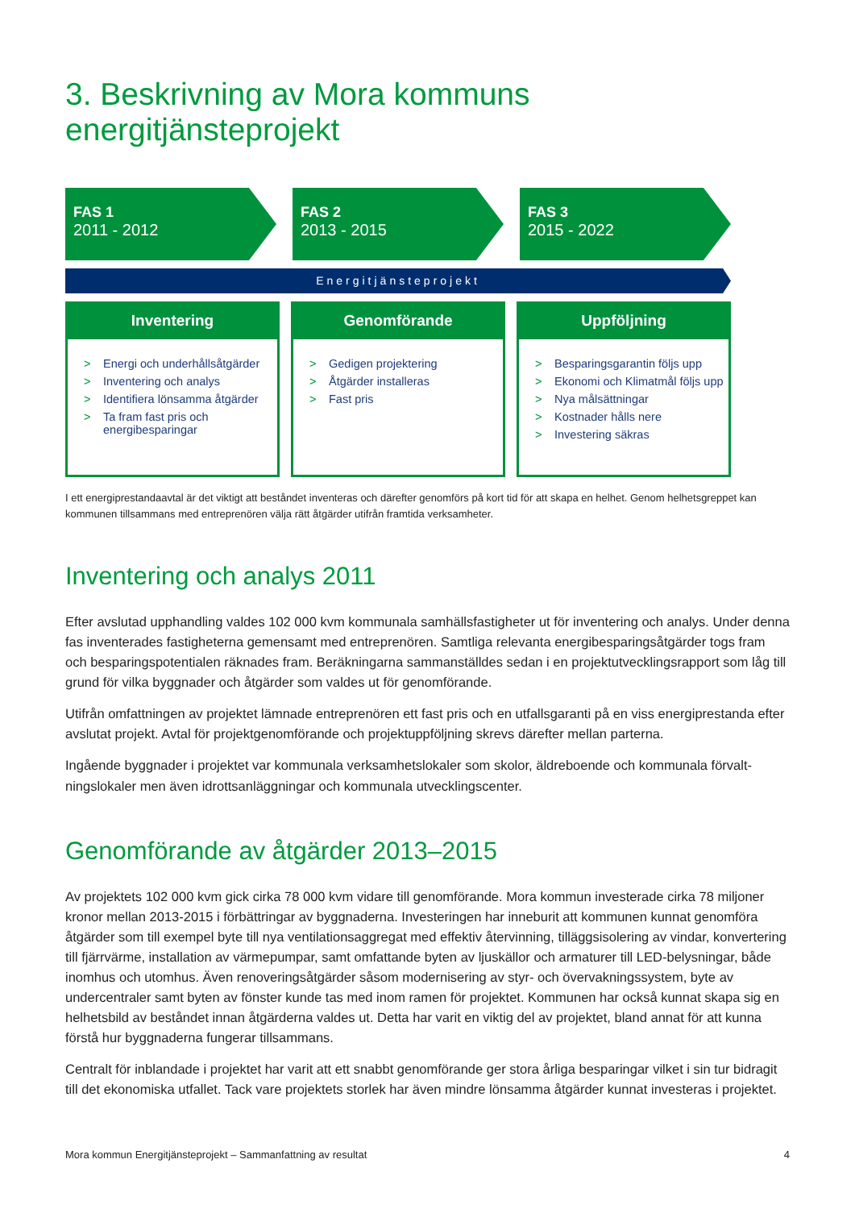3. Beskrivning av Mora kommuns energitjänsteprojekt
FAS 1
2011 - 2012
FAS 2
2013 - 2015
FAS 3
2015 - 2022
Energitjänsteprojekt
Inventering
> Energi och underhållsåtgärder
> Inventering och analys
> Identifiera lönsamma åtgärder
> Ta fram fast pris och energibesparingar
Genomförande
> Gedigen projektering
> Åtgärder installeras
> Fast pris
Uppföljning
> Besparingsgarantin följs upp
> Ekonomi och Klimatmål följs upp
> Nya målsättningar
> Kostnader hålls nere
> Investering säkras
I ett energiprestandaavtal är det viktigt att beståndet inventeras och därefter genomförs på kort tid för att skapa en helhet. Genom helhetsgreppet kan kommunen tillsammans med entreprenören välja rätt åtgärder utifrån framtida verksamheter.
Inventering och analys 2011
Efter avslutad upphandling valdes 102 000 kvm kommunala samhällsfastigheter ut för inventering och analys. Under denna fas inventerades fastigheterna gemensamt med entreprenören. Samtliga relevanta energibesparingsåtgärder togs fram och besparingspotentialen räknades fram. Beräkningarna sammanställdes sedan i en projektutvecklingsrapport som låg till grund för vilka byggnader och åtgärder som valdes ut för genomförande.
Utifrån omfattningen av projektet lämnade entreprenören ett fast pris och en utfallsgaranti på en viss energiprestanda efter avslutat projekt. Avtal för projektgenomförande och projektuppföljning skrevs därefter mellan parterna.
Ingående byggnader i projektet var kommunala verksamhetslokaler som skolor, äldreboende och kommunala förvalt­ningslokaler men även idrottsanläggningar och kommunala utvecklingscenter.
Genomförande av åtgärder 2013–2015
Av projektets 102 000 kvm gick cirka 78 000 kvm vidare till genomförande. Mora kommun investerade cirka 78 miljoner kronor mellan 2013-2015 i förbättringar av byggnaderna. Investeringen har inneburit att kommunen kunnat genomföra åtgärder som till exempel byte till nya ventilationsaggregat med effektiv återvinning, tilläggsisolering av vindar, konverte­ring till fjärrvärme, installation av värmepumpar, samt omfattande byten av ljuskällor och armaturer till LED-belysningar, både inomhus och utomhus. Även renoveringsåtgärder såsom modernisering av styr- och övervakningssystem, byte av undercentraler samt byten av fönster kunde tas med inom ramen för projektet. Kommunen har också kunnat skapa sig en helhetsbild av beståndet innan åtgärderna valdes ut. Detta har varit en viktig del av projektet, bland annat för att kunna förstå hur byggnaderna fungerar tillsammans.
Centralt för inblandade i projektet har varit att ett snabbt genomförande ger stora årliga besparingar vilket i sin tur bidragit till det ekonomiska utfallet. Tack vare projektets storlek har även mindre lönsamma åtgärder kunnat investeras i projektet.
Mora kommun Energitjänsteprojekt – Sammanfattning av resultat 4